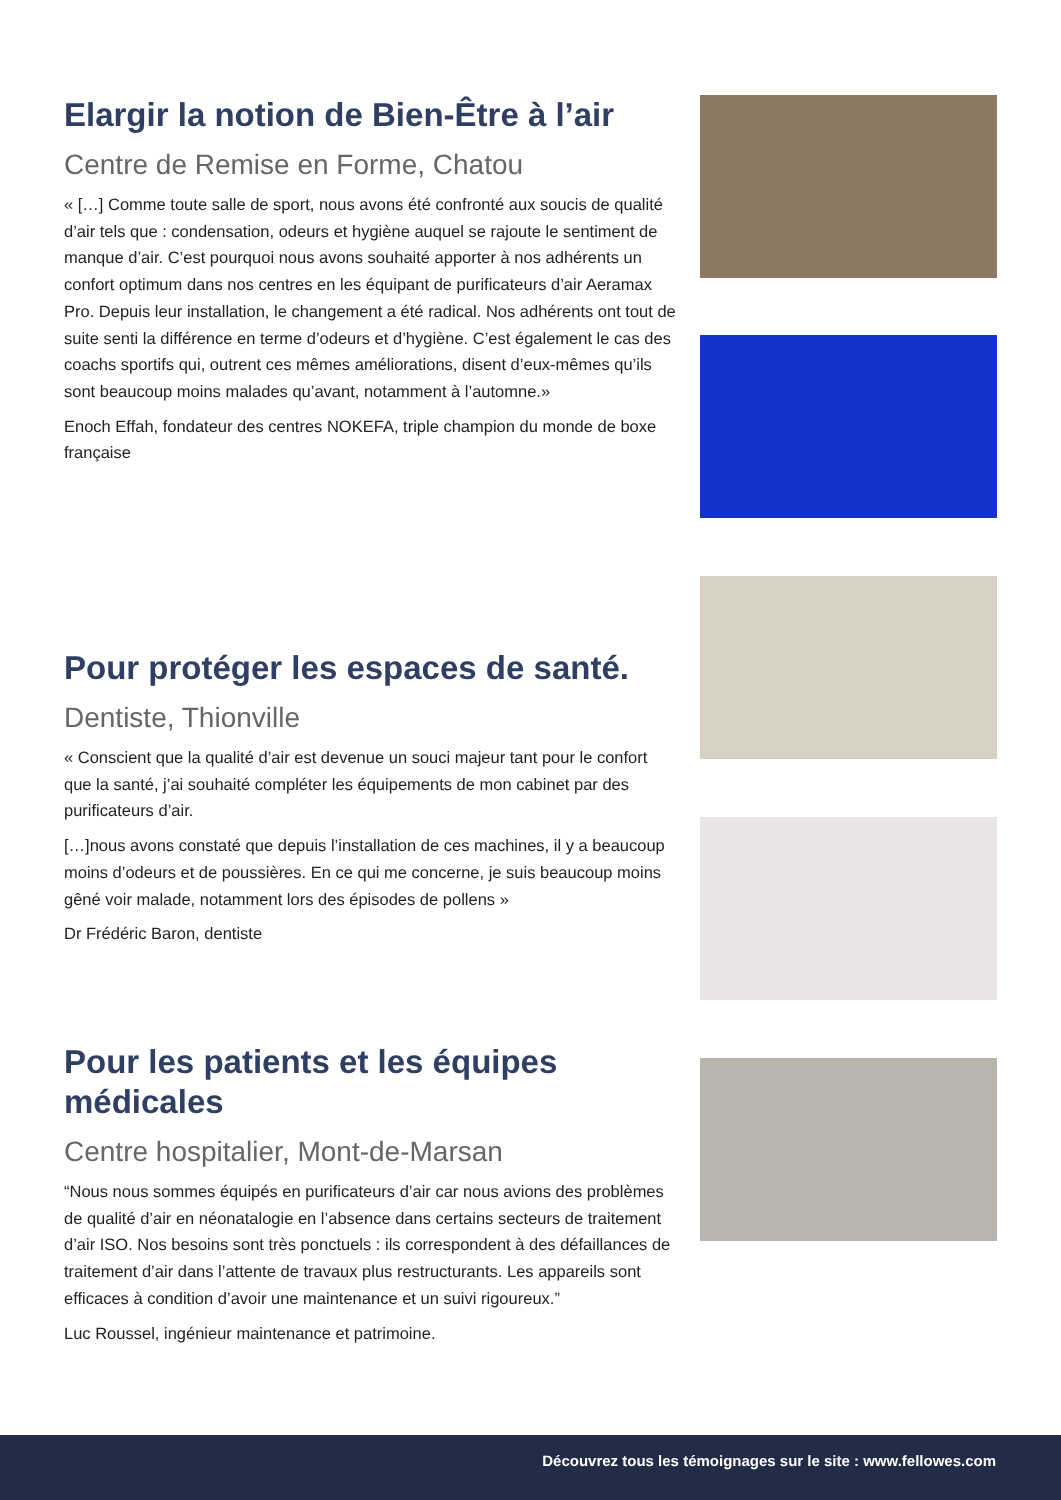Elargir la notion de Bien-Être à l’air
Centre de Remise en Forme, Chatou
« […] Comme toute salle de sport, nous avons été confronté aux soucis de qualité d’air tels que : condensation, odeurs et hygiène auquel se rajoute le sentiment de manque d’air. C’est pourquoi nous avons souhaité apporter à nos adhérents un confort optimum dans nos centres en les équipant de purificateurs d’air Aeramax Pro. Depuis leur installation, le changement a été radical. Nos adhérents ont tout de suite senti la différence en terme d’odeurs et d’hygiène. C’est également le cas des coachs sportifs qui, outrent ces mêmes améliorations, disent d’eux-mêmes qu’ils sont beaucoup moins malades qu’avant, notamment à l’automne.»
Enoch Effah, fondateur des centres NOKEFA, triple champion du monde de boxe française
Pour protéger les espaces de santé.
Dentiste, Thionville
« Conscient que la qualité d’air est devenue un souci majeur tant pour le confort que la santé, j’ai souhaité compléter les équipements de mon cabinet par des purificateurs d’air.
[…]nous avons constaté que depuis l’installation de ces machines, il y a beaucoup moins d’odeurs et de poussières. En ce qui me concerne, je suis beaucoup moins gêné voir malade, notamment lors des épisodes de pollens »
Dr Frédéric Baron, dentiste
Pour les patients et les équipes médicales
Centre hospitalier, Mont-de-Marsan
“Nous nous sommes équipés en purificateurs d’air car nous avions des problèmes de qualité d’air en néonatalogie en l’absence dans certains secteurs de traitement d’air ISO. Nos besoins sont très ponctuels : ils correspondent à des défaillances de traitement d’air dans l’attente de travaux plus restructurants. Les appareils sont efficaces à condition d’avoir une maintenance et un suivi rigoureux.”
Luc Roussel, ingénieur maintenance et patrimoine.
Découvrez tous les témoignages sur le site : www.fellowes.com